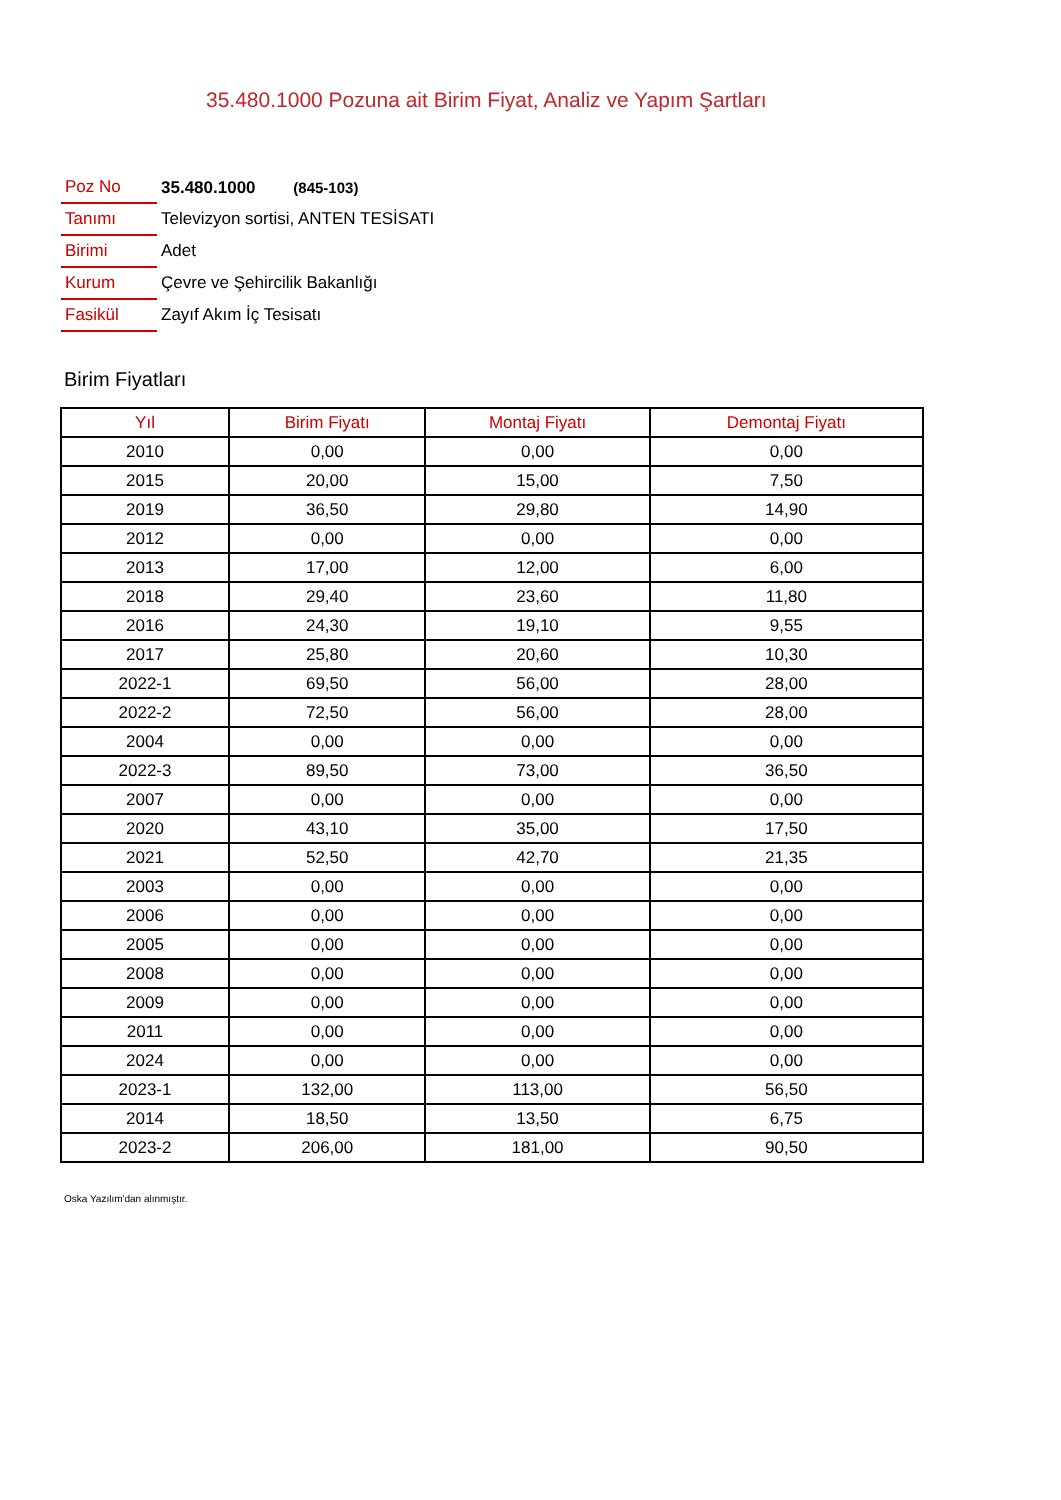35.480.1000 Pozuna ait Birim Fiyat, Analiz ve Yapım Şartları
| Poz No | 35.480.1000 (845-103) |
| Tanımı | Televizyon sortisi, ANTEN TESİSATI |
| Birimi | Adet |
| Kurum | Çevre ve Şehircilik Bakanlığı |
| Fasikül | Zayıf Akım İç Tesisatı |
Birim Fiyatları
| Yıl | Birim Fiyatı | Montaj Fiyatı | Demontaj Fiyatı |
| --- | --- | --- | --- |
| 2010 | 0,00 | 0,00 | 0,00 |
| 2015 | 20,00 | 15,00 | 7,50 |
| 2019 | 36,50 | 29,80 | 14,90 |
| 2012 | 0,00 | 0,00 | 0,00 |
| 2013 | 17,00 | 12,00 | 6,00 |
| 2018 | 29,40 | 23,60 | 11,80 |
| 2016 | 24,30 | 19,10 | 9,55 |
| 2017 | 25,80 | 20,60 | 10,30 |
| 2022-1 | 69,50 | 56,00 | 28,00 |
| 2022-2 | 72,50 | 56,00 | 28,00 |
| 2004 | 0,00 | 0,00 | 0,00 |
| 2022-3 | 89,50 | 73,00 | 36,50 |
| 2007 | 0,00 | 0,00 | 0,00 |
| 2020 | 43,10 | 35,00 | 17,50 |
| 2021 | 52,50 | 42,70 | 21,35 |
| 2003 | 0,00 | 0,00 | 0,00 |
| 2006 | 0,00 | 0,00 | 0,00 |
| 2005 | 0,00 | 0,00 | 0,00 |
| 2008 | 0,00 | 0,00 | 0,00 |
| 2009 | 0,00 | 0,00 | 0,00 |
| 2011 | 0,00 | 0,00 | 0,00 |
| 2024 | 0,00 | 0,00 | 0,00 |
| 2023-1 | 132,00 | 113,00 | 56,50 |
| 2014 | 18,50 | 13,50 | 6,75 |
| 2023-2 | 206,00 | 181,00 | 90,50 |
Oska Yazılım'dan alınmıştır.